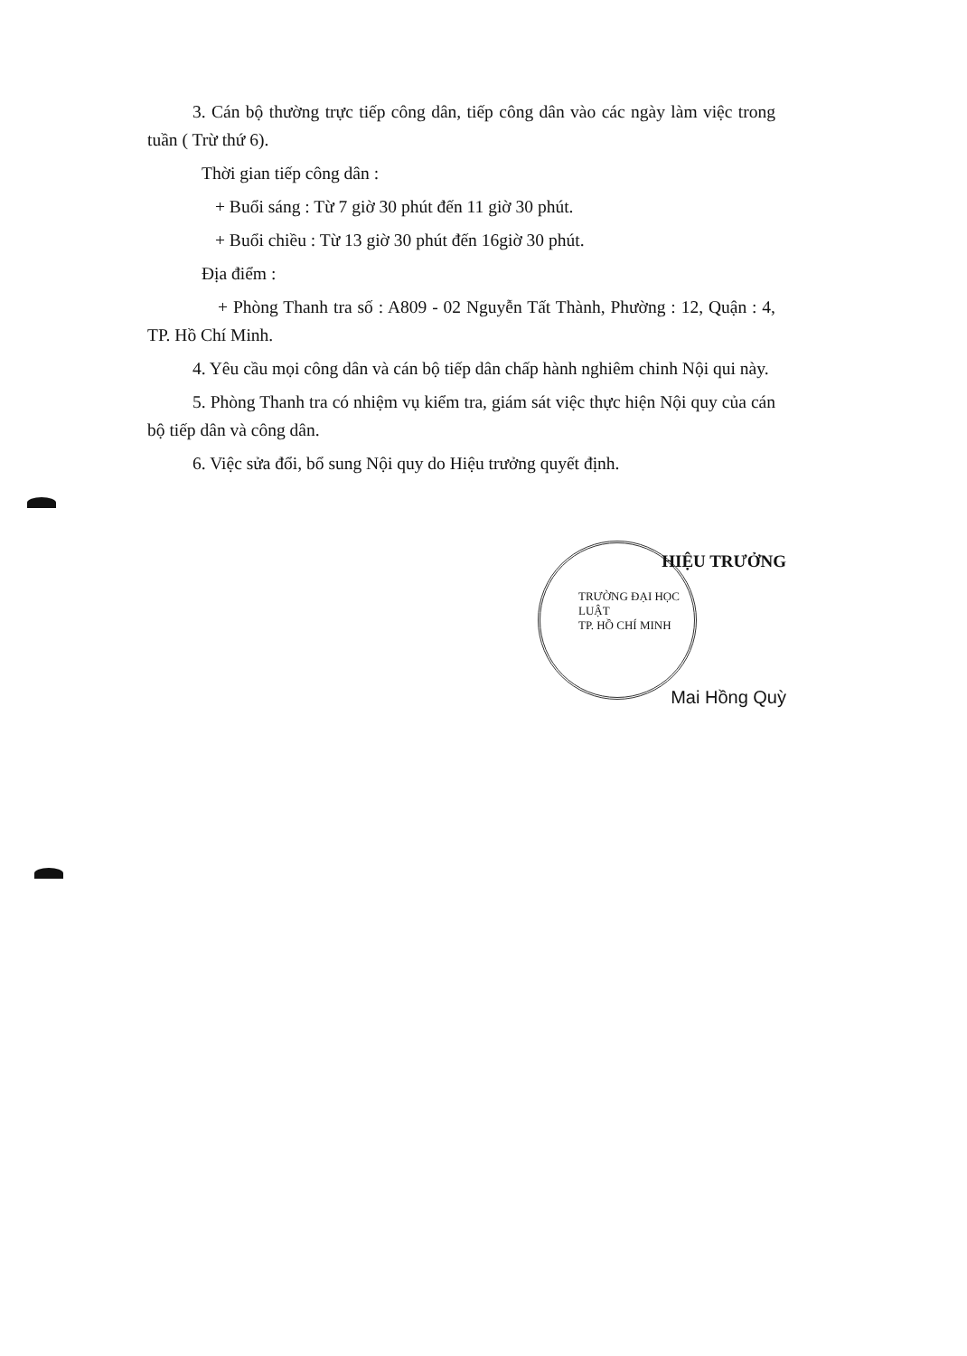3. Cán bộ thường trực tiếp công dân, tiếp công dân vào các ngày làm việc trong tuần ( Trừ thứ 6).
Thời gian tiếp công dân :
+ Buổi sáng : Từ 7 giờ 30 phút đến 11 giờ 30 phút.
+ Buổi chiều : Từ 13 giờ 30 phút đến 16giờ 30 phút.
Địa điểm :
+ Phòng Thanh tra số : A809 - 02 Nguyễn Tất Thành, Phường : 12, Quận : 4, TP. Hồ Chí Minh.
4. Yêu cầu mọi công dân và cán bộ tiếp dân chấp hành nghiêm chinh Nội qui này.
5. Phòng Thanh tra có nhiệm vụ kiểm tra, giám sát việc thực hiện Nội quy của cán bộ tiếp dân và công dân.
6. Việc sửa đổi, bổ sung Nội quy do Hiệu trưởng quyết định.
HIỆU TRƯỞNG
TRƯỜNG ĐẠI HỌC
LUẬT
TP. HỒ CHÍ MINH
Mai Hồng Quỳ